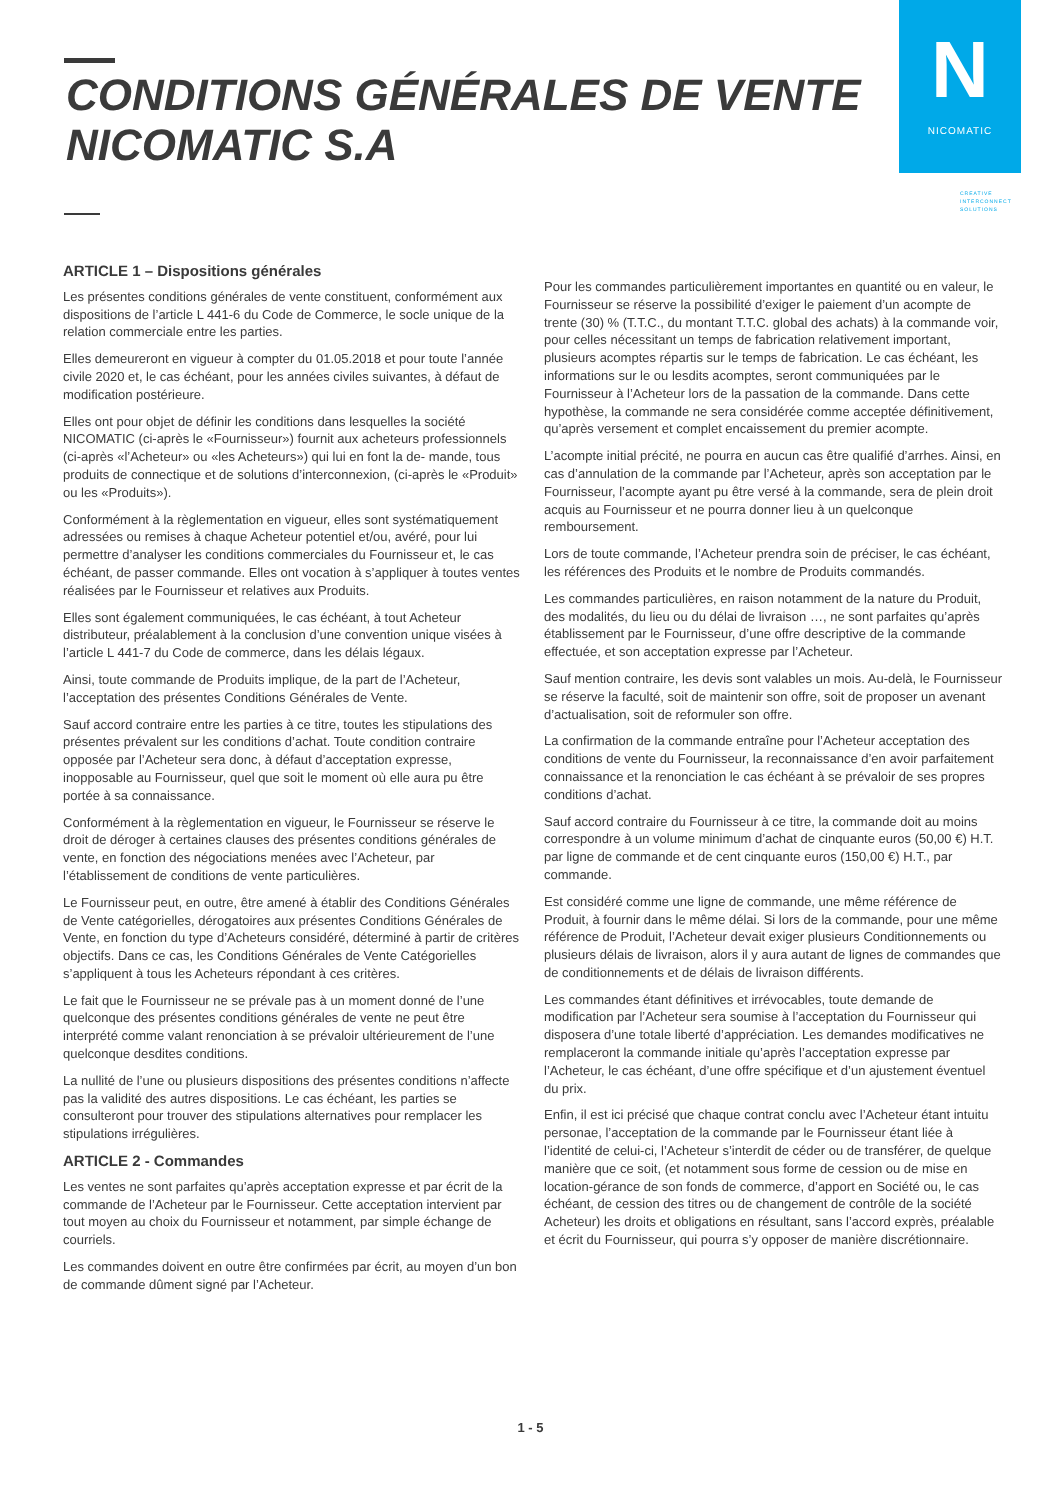CONDITIONS GÉNÉRALES DE VENTE
NICOMATIC S.A
N
NICOMATIC
CREATIVE
INTERCONNECT
SOLUTIONS
ARTICLE 1 – Dispositions générales
Les présentes conditions générales de vente constituent, conformément aux dispositions de l’article L 441-6 du Code de Commerce, le socle unique de la relation commerciale entre les parties.
Elles demeureront en vigueur à compter du 01.05.2018 et pour toute l’année civile 2020 et, le cas échéant, pour les années civiles suivantes, à défaut de modification postérieure.
Elles ont pour objet de définir les conditions dans lesquelles la société NICOMATIC (ci-après le «Fournisseur») fournit aux acheteurs professionnels (ci-après «l’Acheteur» ou «les Acheteurs») qui lui en font la de- mande, tous produits de connectique et de solutions d’interconnexion, (ci-après le «Produit» ou les «Produits»).
Conformément à la règlementation en vigueur, elles sont systématiquement adressées ou remises à chaque Acheteur potentiel et/ou, avéré, pour lui permettre d’analyser les conditions commerciales du Fournisseur et, le cas échéant, de passer commande. Elles ont vocation à s’appliquer à toutes ventes réalisées par le Fournisseur et relatives aux Produits.
Elles sont également communiquées, le cas échéant, à tout Acheteur distributeur, préalablement à la conclusion d’une convention unique visées à l’article L 441-7 du Code de commerce, dans les délais légaux.
Ainsi, toute commande de Produits implique, de la part de l’Acheteur, l’acceptation des présentes Conditions Générales de Vente.
Sauf accord contraire entre les parties à ce titre, toutes les stipulations des présentes prévalent sur les conditions d’achat. Toute condition contraire opposée par l’Acheteur sera donc, à défaut d’acceptation expresse, inopposable au Fournisseur, quel que soit le moment où elle aura pu être portée à sa connaissance.
Conformément à la règlementation en vigueur, le Fournisseur se réserve le droit de déroger à certaines clauses des présentes conditions générales de vente, en fonction des négociations menées avec l’Acheteur, par l’établissement de conditions de vente particulières.
Le Fournisseur peut, en outre, être amené à établir des Conditions Générales de Vente catégorielles, dérogatoires aux présentes Conditions Générales de Vente, en fonction du type d’Acheteurs considéré, déterminé à partir de critères objectifs. Dans ce cas, les Conditions Générales de Vente Catégorielles s’appliquent à tous les Acheteurs répondant à ces critères.
Le fait que le Fournisseur ne se prévale pas à un moment donné de l’une quelconque des présentes conditions générales de vente ne peut être interprété comme valant renonciation à se prévaloir ultérieurement de l’une quelconque desdites conditions.
La nullité de l’une ou plusieurs dispositions des présentes conditions n’affecte pas la validité des autres dispositions. Le cas échéant, les parties se consulteront pour trouver des stipulations alternatives pour remplacer les stipulations irrégulières.
ARTICLE 2 - Commandes
Les ventes ne sont parfaites qu’après acceptation expresse et par écrit de la commande de l’Acheteur par le Fournisseur. Cette acceptation intervient par tout moyen au choix du Fournisseur et notamment, par simple échange de courriels.
Les commandes doivent en outre être confirmées par écrit, au moyen d’un bon de commande dûment signé par l’Acheteur.
Pour les commandes particulièrement importantes en quantité ou en valeur, le Fournisseur se réserve la possibilité d’exiger le paiement d’un acompte de trente (30) % (T.T.C., du montant T.T.C. global des achats) à la commande voir, pour celles nécessitant un temps de fabrication relativement important, plusieurs acomptes répartis sur le temps de fabrication. Le cas échéant, les informations sur le ou lesdits acomptes, seront communiquées par le Fournisseur à l’Acheteur lors de la passation de la commande. Dans cette hypothèse, la commande ne sera considérée comme acceptée définitivement, qu’après versement et complet encaissement du premier acompte.
L’acompte initial précité, ne pourra en aucun cas être qualifié d’arrhes. Ainsi, en cas d’annulation de la commande par l’Acheteur, après son acceptation par le Fournisseur, l’acompte ayant pu être versé à la commande, sera de plein droit acquis au Fournisseur et ne pourra donner lieu à un quelconque remboursement.
Lors de toute commande, l’Acheteur prendra soin de préciser, le cas échéant, les références des Produits et le nombre de Produits commandés.
Les commandes particulières, en raison notamment de la nature du Produit, des modalités, du lieu ou du délai de livraison …, ne sont parfaites qu’après établissement par le Fournisseur, d’une offre descriptive de la commande effectuée, et son acceptation expresse par l’Acheteur.
Sauf mention contraire, les devis sont valables un mois. Au-delà, le Fournisseur se réserve la faculté, soit de maintenir son offre, soit de proposer un avenant d’actualisation, soit de reformuler son offre.
La confirmation de la commande entraîne pour l’Acheteur acceptation des conditions de vente du Fournisseur, la reconnaissance d’en avoir parfaitement connaissance et la renonciation le cas échéant à se prévaloir de ses propres conditions d’achat.
Sauf accord contraire du Fournisseur à ce titre, la commande doit au moins correspondre à un volume minimum d’achat de cinquante euros (50,00 €) H.T. par ligne de commande et de cent cinquante euros (150,00 €) H.T., par commande.
Est considéré comme une ligne de commande, une même référence de Produit, à fournir dans le même délai. Si lors de la commande, pour une même référence de Produit, l’Acheteur devait exiger plusieurs Conditionnements ou plusieurs délais de livraison, alors il y aura autant de lignes de commandes que de conditionnements et de délais de livraison différents.
Les commandes étant définitives et irrévocables, toute demande de modification par l’Acheteur sera soumise à l’acceptation du Fournisseur qui disposera d’une totale liberté d’appréciation. Les demandes modificatives ne remplaceront la commande initiale qu’après l’acceptation expresse par l’Acheteur, le cas échéant, d’une offre spécifique et d’un ajustement éventuel du prix.
Enfin, il est ici précisé que chaque contrat conclu avec l’Acheteur étant intuitu personae, l’acceptation de la commande par le Fournisseur étant liée à l’identité de celui-ci, l’Acheteur s’interdit de céder ou de transférer, de quelque manière que ce soit, (et notamment sous forme de cession ou de mise en location-gérance de son fonds de commerce, d’apport en Société ou, le cas échéant, de cession des titres ou de changement de contrôle de la société Acheteur) les droits et obligations en résultant, sans l’accord exprès, préalable et écrit du Fournisseur, qui pourra s’y opposer de manière discrétionnaire.
1 - 5